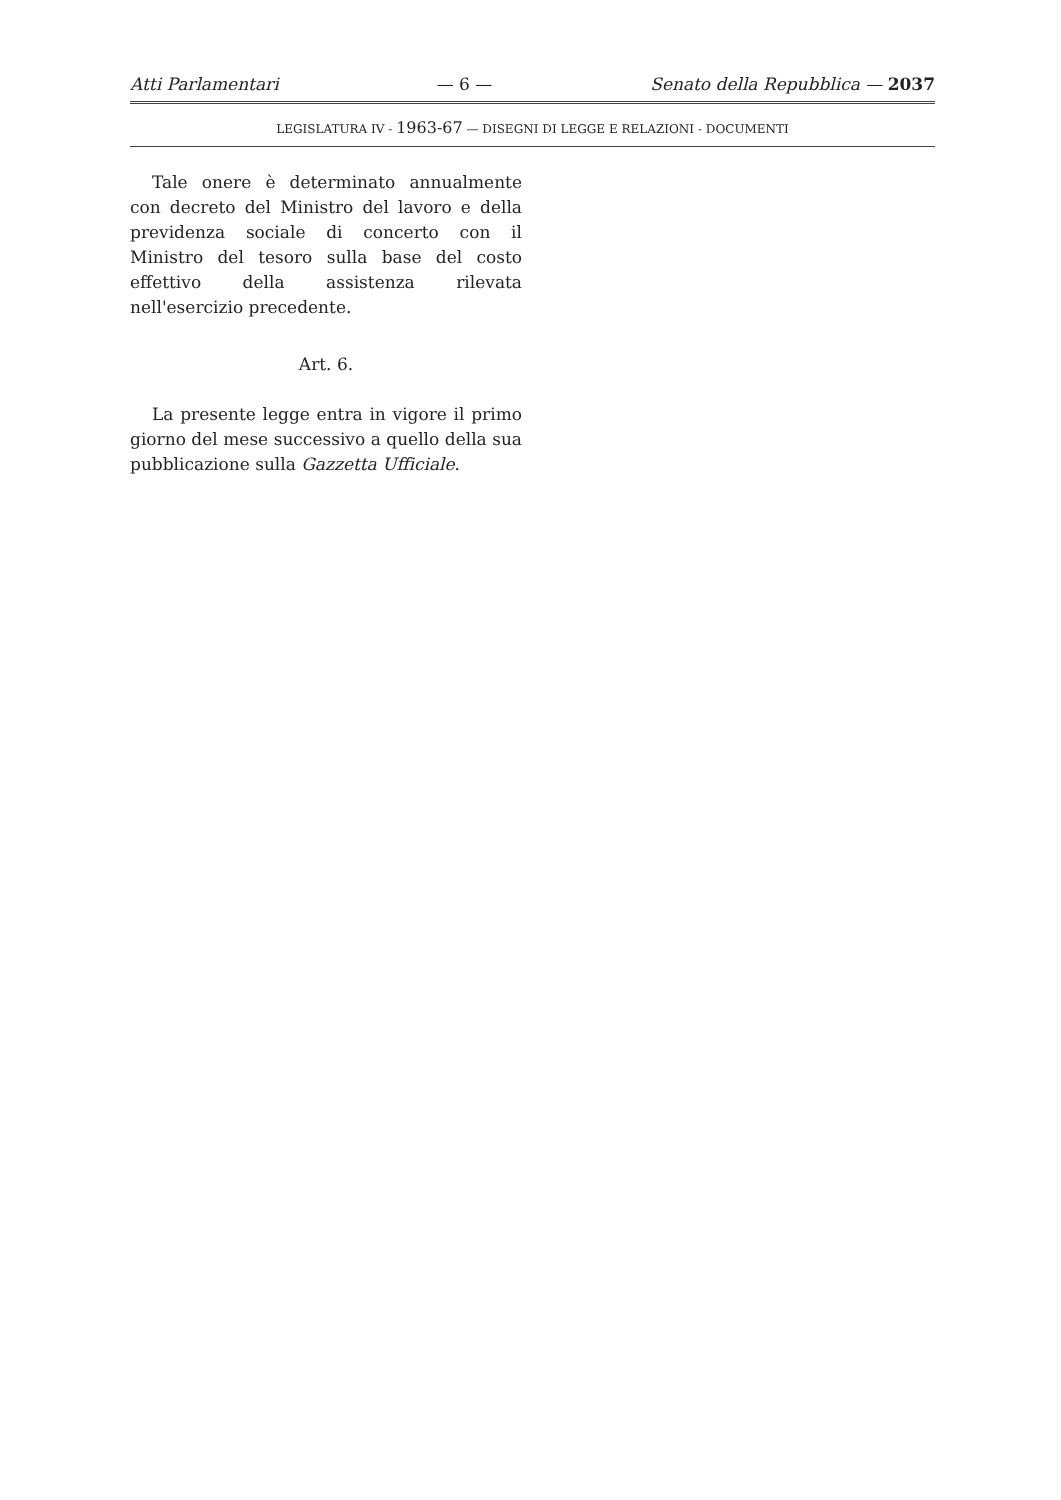Atti Parlamentari — 6 — Senato della Repubblica — 2037
LEGISLATURA IV - 1963-67 — DISEGNI DI LEGGE E RELAZIONI - DOCUMENTI
Tale onere è determinato annualmente con decreto del Ministro del lavoro e della previdenza sociale di concerto con il Ministro del tesoro sulla base del costo effettivo della assistenza rilevata nell'esercizio precedente.
Art. 6.
La presente legge entra in vigore il primo giorno del mese successivo a quello della sua pubblicazione sulla Gazzetta Ufficiale.